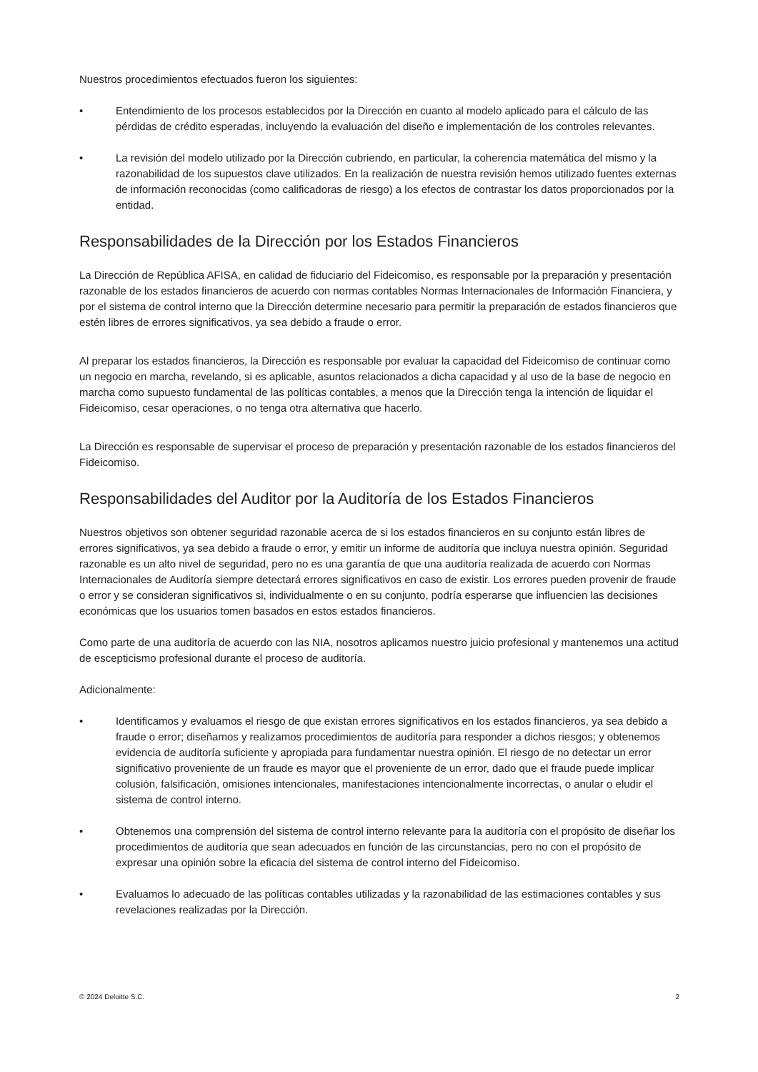Nuestros procedimientos efectuados fueron los siguientes:
• Entendimiento de los procesos establecidos por la Dirección en cuanto al modelo aplicado para el cálculo de las pérdidas de crédito esperadas, incluyendo la evaluación del diseño e implementación de los controles relevantes.
• La revisión del modelo utilizado por la Dirección cubriendo, en particular, la coherencia matemática del mismo y la razonabilidad de los supuestos clave utilizados. En la realización de nuestra revisión hemos utilizado fuentes externas de información reconocidas (como calificadoras de riesgo) a los efectos de contrastar los datos proporcionados por la entidad.
Responsabilidades de la Dirección por los Estados Financieros
La Dirección de República AFISA, en calidad de fiduciario del Fideicomiso, es responsable por la preparación y presentación razonable de los estados financieros de acuerdo con normas contables Normas Internacionales de Información Financiera, y por el sistema de control interno que la Dirección determine necesario para permitir la preparación de estados financieros que estén libres de errores significativos, ya sea debido a fraude o error.
Al preparar los estados financieros, la Dirección es responsable por evaluar la capacidad del Fideicomiso de continuar como un negocio en marcha, revelando, si es aplicable, asuntos relacionados a dicha capacidad y al uso de la base de negocio en marcha como supuesto fundamental de las políticas contables, a menos que la Dirección tenga la intención de liquidar el Fideicomiso, cesar operaciones, o no tenga otra alternativa que hacerlo.
La Dirección es responsable de supervisar el proceso de preparación y presentación razonable de los estados financieros del Fideicomiso.
Responsabilidades del Auditor por la Auditoría de los Estados Financieros
Nuestros objetivos son obtener seguridad razonable acerca de si los estados financieros en su conjunto están libres de errores significativos, ya sea debido a fraude o error, y emitir un informe de auditoría que incluya nuestra opinión. Seguridad razonable es un alto nivel de seguridad, pero no es una garantía de que una auditoría realizada de acuerdo con Normas Internacionales de Auditoría siempre detectará errores significativos en caso de existir. Los errores pueden provenir de fraude o error y se consideran significativos si, individualmente o en su conjunto, podría esperarse que influencien las decisiones económicas que los usuarios tomen basados en estos estados financieros.
Como parte de una auditoría de acuerdo con las NIA, nosotros aplicamos nuestro juicio profesional y mantenemos una actitud de escepticismo profesional durante el proceso de auditoría.
Adicionalmente:
• Identificamos y evaluamos el riesgo de que existan errores significativos en los estados financieros, ya sea debido a fraude o error; diseñamos y realizamos procedimientos de auditoría para responder a dichos riesgos; y obtenemos evidencia de auditoría suficiente y apropiada para fundamentar nuestra opinión. El riesgo de no detectar un error significativo proveniente de un fraude es mayor que el proveniente de un error, dado que el fraude puede implicar colusión, falsificación, omisiones intencionales, manifestaciones intencionalmente incorrectas, o anular o eludir el sistema de control interno.
• Obtenemos una comprensión del sistema de control interno relevante para la auditoría con el propósito de diseñar los procedimientos de auditoría que sean adecuados en función de las circunstancias, pero no con el propósito de expresar una opinión sobre la eficacia del sistema de control interno del Fideicomiso.
• Evaluamos lo adecuado de las políticas contables utilizadas y la razonabilidad de las estimaciones contables y sus revelaciones realizadas por la Dirección.
© 2024 Deloitte S.C. 2